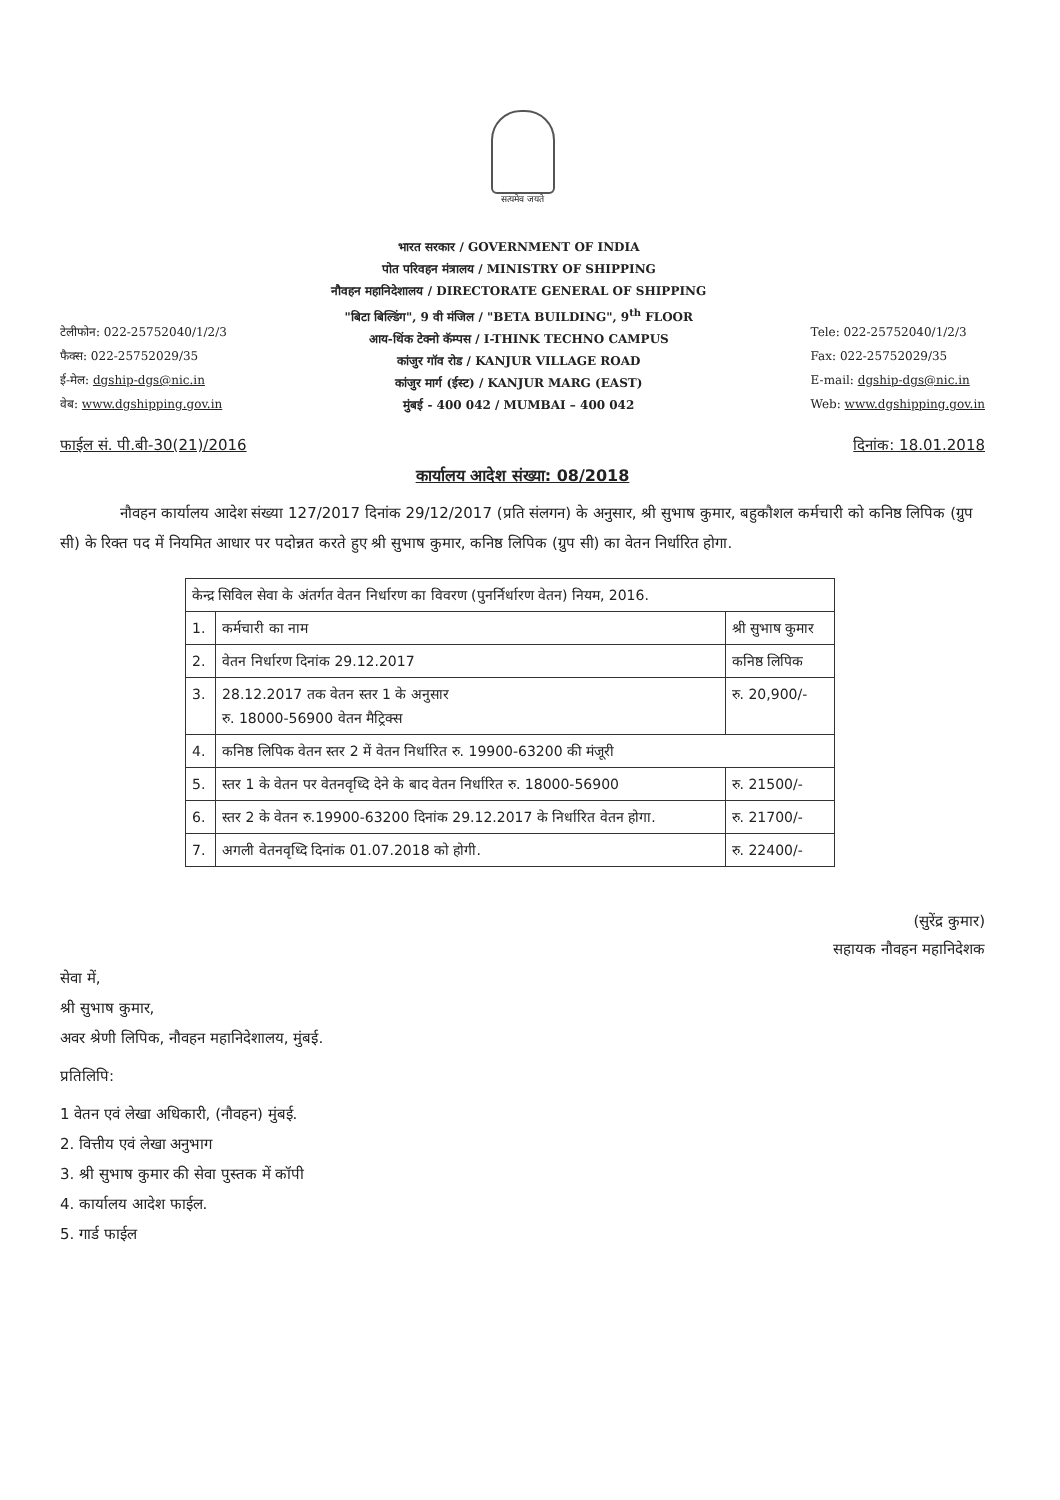सत्यमेव जयते
टेलीफोन: 022-25752040/1/2/3
फैक्स: 022-25752029/35
ई-मेल: dgship-dgs@nic.in
वेब: www.dgshipping.gov.in
भारत सरकार / GOVERNMENT OF INDIA
पोत परिवहन मंत्रालय / MINISTRY OF SHIPPING
नौवहन महानिदेशालय / DIRECTORATE GENERAL OF SHIPPING
"बिटा बिल्डिंग", 9 वी मंजिल / "BETA BUILDING", 9<sup>th</sup> FLOOR
आय-थिंक टेक्नो कॅम्पस / I-THINK TECHNO CAMPUS
कांजुर गॉव रोड / KANJUR VILLAGE ROAD
कांजुर मार्ग (ईस्ट) / KANJUR MARG (EAST)
मुंबई - 400 042 / MUMBAI – 400 042
Tele: 022-25752040/1/2/3
Fax: 022-25752029/35
E-mail: dgship-dgs@nic.in
Web: www.dgshipping.gov.in
फाईल सं. पी.बी-30(21)/2016 दिनांक: 18.01.2018
कार्यालय आदेश संख्या: 08/2018
नौवहन कार्यालय आदेश संख्या 127/2017 दिनांक 29/12/2017 (प्रति संलगन) के अनुसार, श्री सुभाष कुमार, बहुकौशल कर्मचारी को कनिष्ठ लिपिक (ग्रुप सी) के रिक्त पद में नियमित आधार पर पदोन्नत करते हुए श्री सुभाष कुमार, कनिष्ठ लिपिक (ग्रुप सी) का वेतन निर्धारित होगा.
| केन्द्र सिविल सेवा के अंतर्गत वेतन निर्धारण का विवरण (पुनर्निर्धारण वेतन) नियम, 2016. | | |
| 1. | कर्मचारी का नाम | श्री सुभाष कुमार |
| 2. | वेतन निर्धारण दिनांक 29.12.2017 | कनिष्ठ लिपिक |
| 3. | 28.12.2017 तक वेतन स्तर 1 के अनुसार रु. 18000-56900 वेतन मैट्रिक्स | रु. 20,900/- |
| 4. | कनिष्ठ लिपिक वेतन स्तर 2 में वेतन निर्धारित रु. 19900-63200 की मंजूरी | |
| 5. | स्तर 1 के वेतन पर वेतनवृध्दि देने के बाद वेतन निर्धारित रु. 18000-56900 | रु. 21500/- |
| 6. | स्तर 2 के वेतन रु.19900-63200 दिनांक 29.12.2017 के निर्धारित वेतन होगा. | रु. 21700/- |
| 7. | अगली वेतनवृध्दि दिनांक 01.07.2018 को होगी. | रु. 22400/- |
(सुरेंद्र कुमार)
सहायक नौवहन महानिदेशक
सेवा में,
श्री सुभाष कुमार,
अवर श्रेणी लिपिक, नौवहन महानिदेशालय, मुंबई.
प्रतिलिपि:
1 वेतन एवं लेखा अधिकारी, (नौवहन) मुंबई.
2. वित्तीय एवं लेखा अनुभाग
3. श्री सुभाष कुमार की सेवा पुस्तक में कॉपी
4. कार्यालय आदेश फाईल.
5. गार्ड फाईल